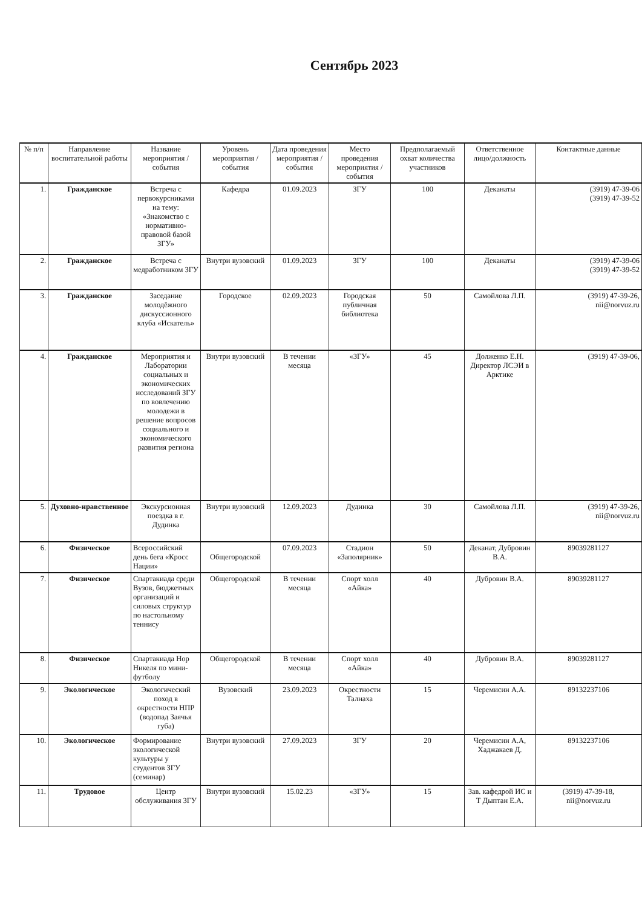Сентябрь 2023
| № п/п | Направление воспитательной работы | Название мероприятия / события | Уровень мероприятия / события | Дата проведения мероприятия / события | Место проведения мероприятия / события | Предполагаемый охват количества участников | Ответственное лицо/должность | Контактные данные |
| --- | --- | --- | --- | --- | --- | --- | --- | --- |
| 1. | Гражданское | Встреча с первокурсниками на тему: «Знакомство с нормативно-правовой базой ЗГУ» | Кафедра | 01.09.2023 | ЗГУ | 100 | Деканаты | (3919) 47-39-06 (3919) 47-39-52 |
| 2. | Гражданское | Встреча с медработником ЗГУ | Внутри вузовский | 01.09.2023 | ЗГУ | 100 | Деканаты | (3919) 47-39-06 (3919) 47-39-52 |
| 3. | Гражданское | Заседание молодёжного дискуссионного клуба «Искатель» | Городское | 02.09.2023 | Городская публичная библиотека | 50 | Самойлова Л.П. | (3919) 47-39-26, nii@norvuz.ru |
| 4. | Гражданское | Мероприятия и Лаборатории социальных и экономических исследований ЗГУ по вовлечению молодежи в решение вопросов социального и экономического развития региона | Внутри вузовский | В течении месяца | «ЗГУ» | 45 | Долженко Е.Н. Директор ЛСЭИ в Арктике | (3919) 47-39-06, |
| 5. | Духовно-нравственное | Экскурсионная поездка в г. Дудинка | Внутри вузовский | 12.09.2023 | Дудинка | 30 | Самойлова Л.П. | (3919) 47-39-26, nii@norvuz.ru |
| 6. | Физическое | Всероссийский день бега «Кросс Нации» | Общегородской | 07.09.2023 | Стадион «Заполярник» | 50 | Деканат, Дубровин В.А. | 89039281127 |
| 7. | Физическое | Спартакиада среди Вузов, бюджетных организаций и силовых структур по настольному теннису | Общегородской | В течении месяца | Спорт холл «Айка» | 40 | Дубровин В.А. | 89039281127 |
| 8. | Физическое | Спартакиада Нор Никеля по мини-футболу | Общегородской | В течении месяца | Спорт холл «Айка» | 40 | Дубровин В.А. | 89039281127 |
| 9. | Экологическое | Экологический поход в окрестности НПР (водопад Заячья губа) | Вузовский | 23.09.2023 | Окрестности Талнаха | 15 | Черемисин А.А. | 89132237106 |
| 10. | Экологическое | Формирование экологической культуры у студентов ЗГУ (семинар) | Внутри вузовский | 27.09.2023 | ЗГУ | 20 | Черемисин А.А, Хаджакаев Д. | 89132237106 |
| 11. | Трудовое | Центр обслуживания ЗГУ | Внутри вузовский | 15.02.23 | «ЗГУ» | 15 | Зав. кафедрой ИС и Т Дыптан Е.А. | (3919) 47-39-18, nii@norvuz.ru |